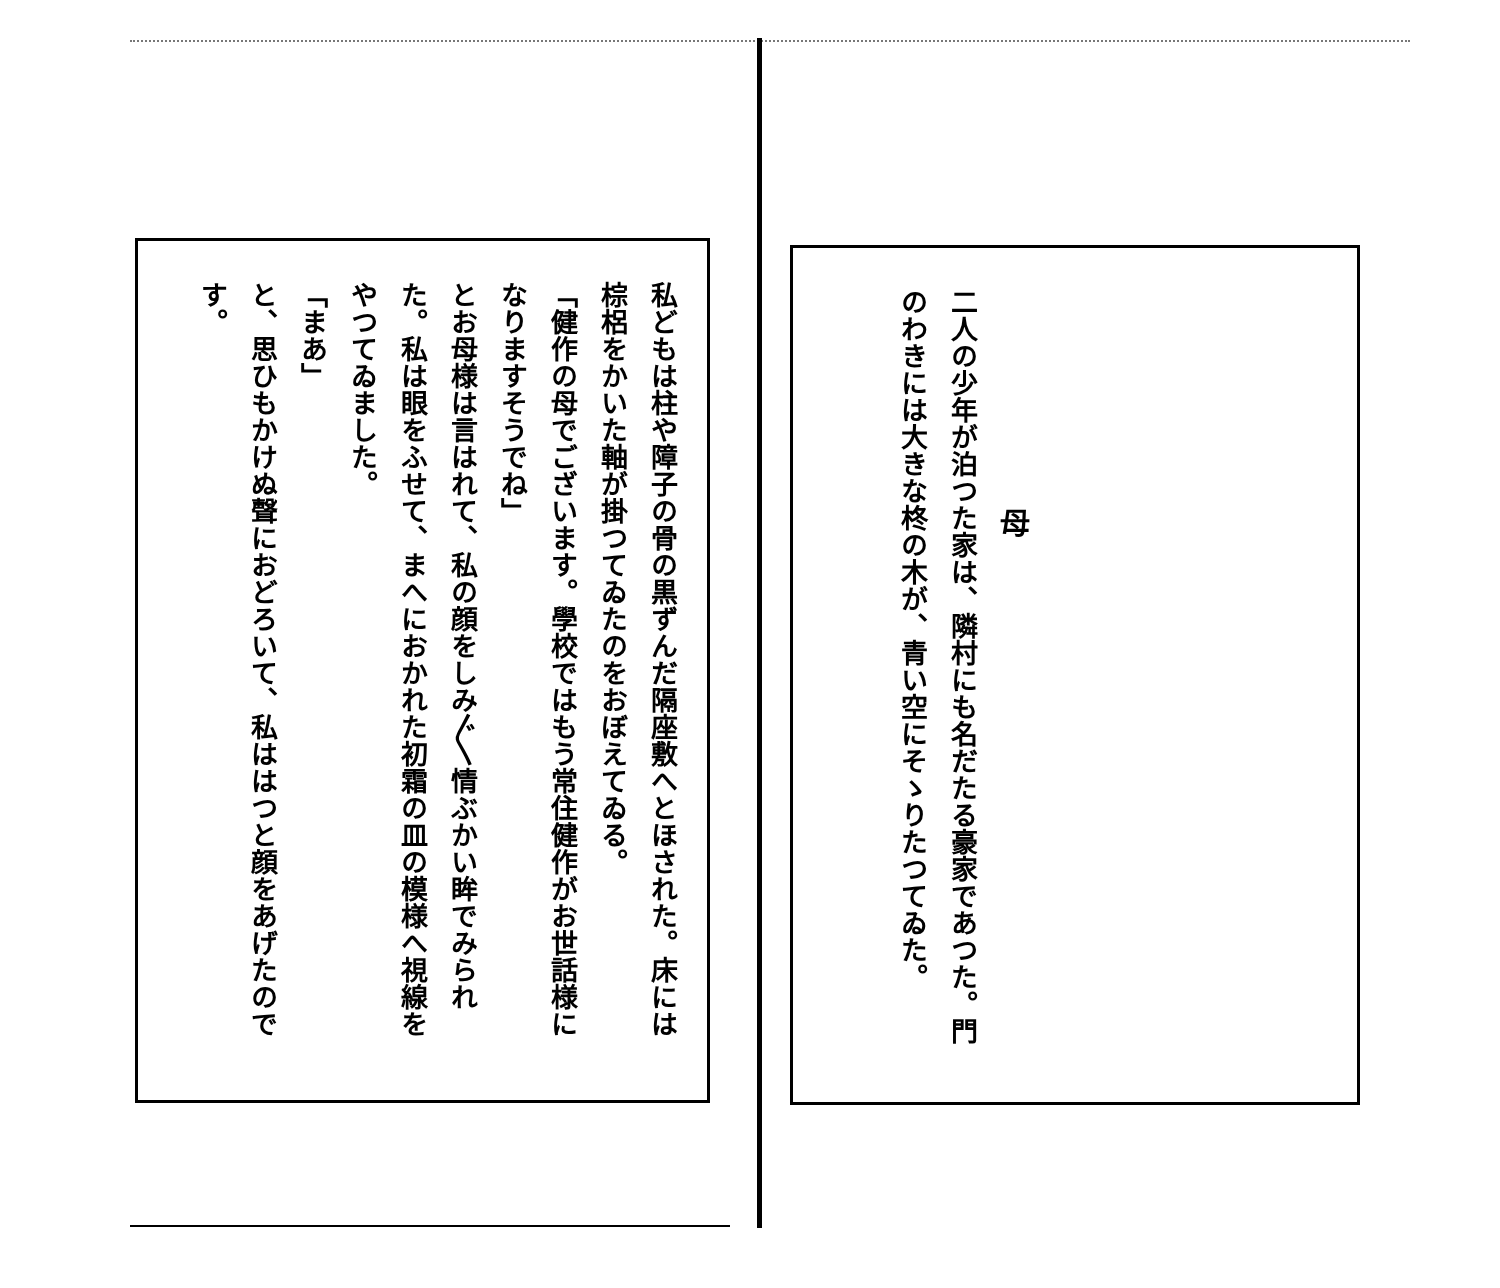母
二人の少年が泊つた家は、隣村にも名だたる豪家であつた。門のわきには大きな柊の木が、青い空にそゝりたつてゐた。
私どもは柱や障子の骨の黒ずんだ隔座敷へとほされた。床には棕梠をかいた軸が掛つてゐたのをおぼえてゐる。
「健作の母でございます。學校ではもう常住健作がお世話様になりますそうでね」
とお母様は言はれて、私の顔をしみ〴〵情ぶかい眸でみられた。私は眼をふせて、まへにおかれた初霜の皿の模様へ視線をやつてゐました。
「まあ」
と、思ひもかけぬ聲におどろいて、私ははつと顔をあげたのです。